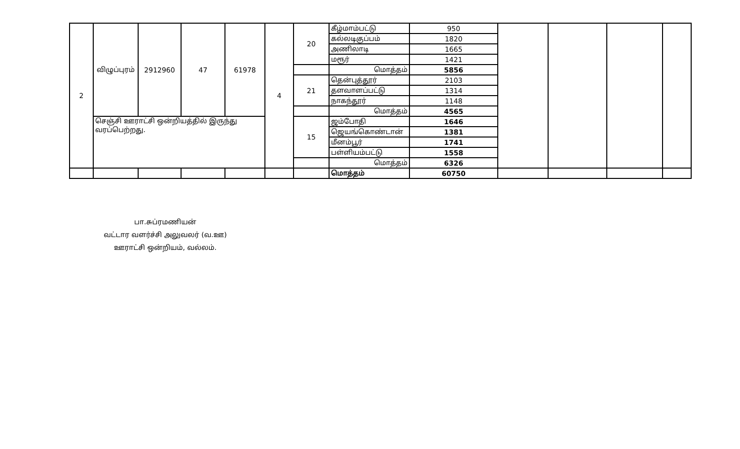| 2 | விழுப்புரம் | 2912960 | 47 | 61978 | 4 | 20 | கீழ்மாம்பட்டு | 950 | | | | |
| | | | | | | | கல்லடிகுப்பம் | 1820 | | | | |
| | | | | | | | அணிலாடி | 1665 | | | | |
| | | | | | | | மரூர் | 1421 | | | | |
| | | | | | | | மொத்தம் | 5856 | | | | |
| | | | | | | 21 | தென்புத்தூர் | 2103 | | | | |
| | | | | | | | தளவாளப்பட்டு | 1314 | | | | |
| | | | | | | | நாகந்தூர் | 1148 | | | | |
| | | | | | | | மொத்தம் | 4565 | | | | |
| | செஞ்சி ஊராட்சி ஒன்றியத்தில் இருந்து வரப்பெற்றது. | | | | | 15 | ஜம்போதி | 1646 | | | | |
| | | | | | | | ஜெயங்கொண்டான் | 1381 | | | | |
| | | | | | | | மீனம்பூர் | 1741 | | | | |
| | | | | | | | பள்ளியம்பட்டு | 1558 | | | | |
| | | | | | | | மொத்தம் | 6326 | | | | |
| | | | | | | | மொத்தம் | 60750 | | | | |
பா.சுப்ரமணியன்
வட்டார வளர்ச்சி அலுவலர் (வ.ஊ)
ஊராட்சி ஒன்றியம், வல்லம்.